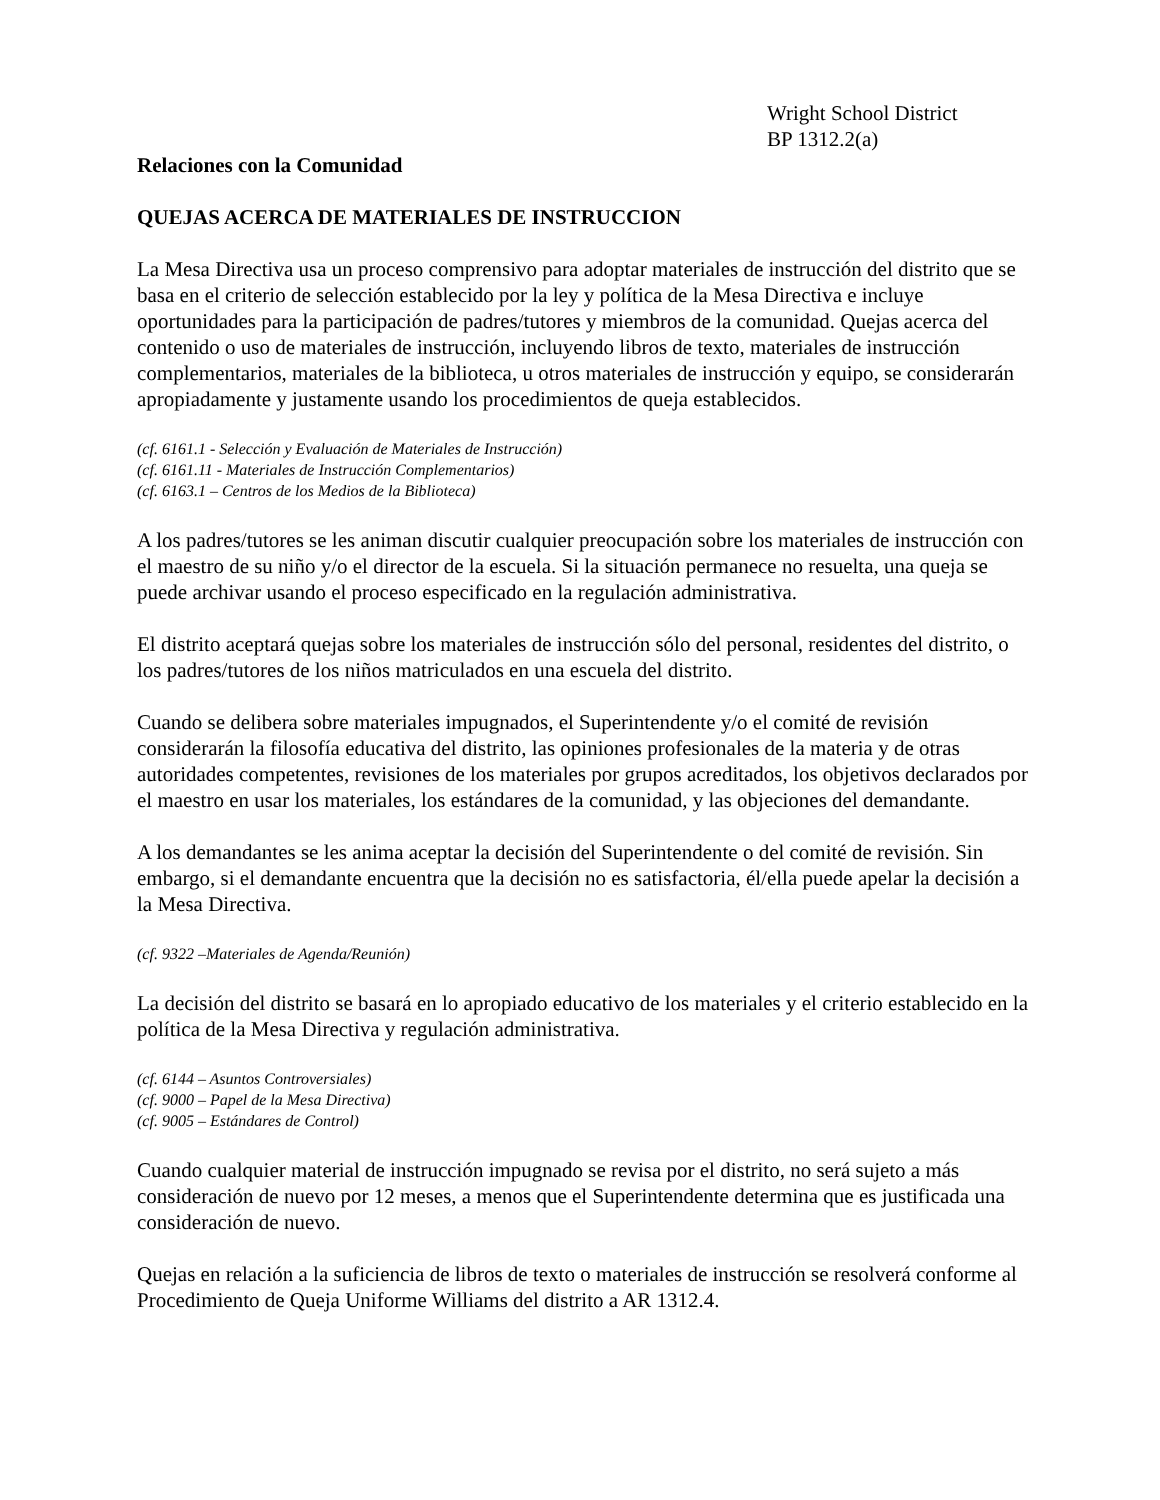Wright School District
BP 1312.2(a)
Relaciones con la Comunidad
QUEJAS ACERCA DE MATERIALES DE INSTRUCCION
La Mesa Directiva usa un proceso comprensivo para adoptar materiales de instrucción del distrito que se basa en el criterio de selección establecido por la ley y política de la Mesa Directiva e incluye oportunidades para la participación de padres/tutores y miembros de la comunidad. Quejas acerca del contenido o uso de materiales de instrucción, incluyendo libros de texto, materiales de instrucción complementarios, materiales de la biblioteca, u otros materiales de instrucción y equipo, se considerarán apropiadamente y justamente usando los procedimientos de queja establecidos.
(cf. 6161.1 - Selección y Evaluación de Materiales de Instrucción)
(cf. 6161.11 - Materiales de Instrucción Complementarios)
(cf. 6163.1 – Centros de los Medios de la Biblioteca)
A los padres/tutores se les animan discutir cualquier preocupación sobre los materiales de instrucción con el maestro de su niño y/o el director de la escuela. Si la situación permanece no resuelta, una queja se puede archivar usando el proceso especificado en la regulación administrativa.
El distrito aceptará quejas sobre los materiales de instrucción sólo del personal, residentes del distrito, o los padres/tutores de los niños matriculados en una escuela del distrito.
Cuando se delibera sobre materiales impugnados, el Superintendente y/o el comité de revisión considerarán la filosofía educativa del distrito, las opiniones profesionales de la materia y de otras autoridades competentes, revisiones de los materiales por grupos acreditados, los objetivos declarados por el maestro en usar los materiales, los estándares de la comunidad, y las objeciones del demandante.
A los demandantes se les anima aceptar la decisión del Superintendente o del comité de revisión. Sin embargo, si el demandante encuentra que la decisión no es satisfactoria, él/ella puede apelar la decisión a la Mesa Directiva.
(cf. 9322 –Materiales de Agenda/Reunión)
La decisión del distrito se basará en lo apropiado educativo de los materiales y el criterio establecido en la política de la Mesa Directiva y regulación administrativa.
(cf. 6144 – Asuntos Controversiales)
(cf. 9000 – Papel de la Mesa Directiva)
(cf. 9005 – Estándares de Control)
Cuando cualquier material de instrucción impugnado se revisa por el distrito, no será sujeto a más consideración de nuevo por 12 meses, a menos que el Superintendente determina que es justificada una consideración de nuevo.
Quejas en relación a la suficiencia de libros de texto o materiales de instrucción se resolverá conforme al Procedimiento de Queja Uniforme Williams del distrito a AR 1312.4.